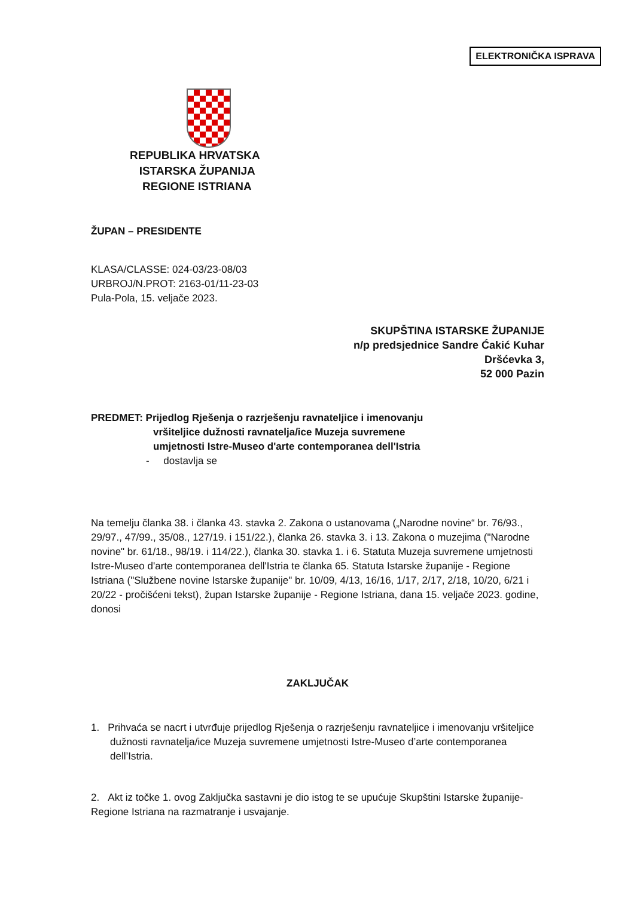ELEKTRONIČKA ISPRAVA
REPUBLIKA HRVATSKA
ISTARSKA ŽUPANIJA
REGIONE ISTRIANA
ŽUPAN – PRESIDENTE
KLASA/CLASSE: 024-03/23-08/03
URBROJ/N.PROT: 2163-01/11-23-03
Pula-Pola, 15. veljače 2023.
SKUPŠTINA ISTARSKE ŽUPANIJE
n/p predsjednice Sandre Ćakić Kuhar
Dršćevka 3,
52 000 Pazin
PREDMET: Prijedlog Rješenja o razrješenju ravnateljice i imenovanju
vršiteljice dužnosti ravnatelja/ice Muzeja suvremene
umjetnosti Istre-Museo d'arte contemporanea dell'Istria
- dostavlja se
Na temelju članka 38. i članka 43. stavka 2. Zakona o ustanovama („Narodne novine“ br. 76/93., 29/97., 47/99., 35/08., 127/19. i 151/22.), članka 26. stavka 3. i 13. Zakona o muzejima ("Narodne novine" br. 61/18., 98/19. i 114/22.), članka 30. stavka 1. i 6. Statuta Muzeja suvremene umjetnosti Istre-Museo d'arte contemporanea dell'Istria te članka 65. Statuta Istarske županije - Regione Istriana ("Službene novine Istarske županije" br. 10/09, 4/13, 16/16, 1/17, 2/17, 2/18, 10/20, 6/21 i 20/22 - pročišćeni tekst), župan Istarske županije - Regione Istriana, dana 15. veljače 2023. godine, donosi
ZAKLJUČAK
1. Prihvaća se nacrt i utvrđuje prijedlog Rješenja o razrješenju ravnateljice i imenovanju vršiteljice dužnosti ravnatelja/ice Muzeja suvremene umjetnosti Istre-Museo d’arte contemporanea dell’Istria.
2. Akt iz točke 1. ovog Zaključka sastavni je dio istog te se upućuje Skupštini Istarske županije-Regione Istriana na razmatranje i usvajanje.